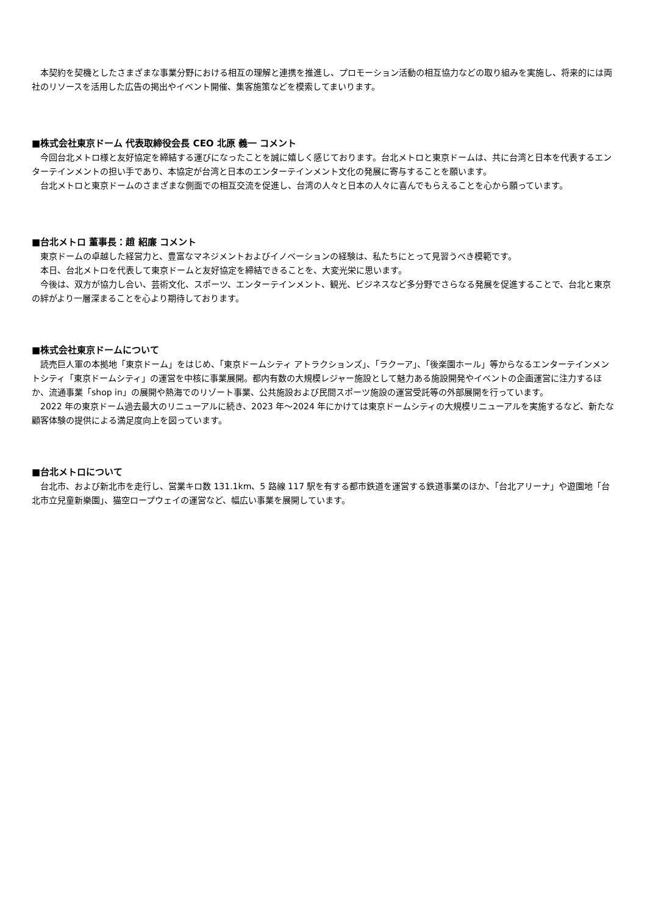本契約を契機としたさまざまな事業分野における相互の理解と連携を推進し、プロモーション活動の相互協力などの取り組みを実施し、将来的には両社のリソースを活用した広告の掲出やイベント開催、集客施策などを模索してまいります。
■株式会社東京ドーム 代表取締役会長 CEO 北原 義一 コメント
　今回台北メトロ様と友好協定を締結する運びになったことを誠に嬉しく感じております。台北メトロと東京ドームは、共に台湾と日本を代表するエンターテインメントの担い手であり、本協定が台湾と日本のエンターテインメント文化の発展に寄与することを願います。
　台北メトロと東京ドームのさまざまな側面での相互交流を促進し、台湾の人々と日本の人々に喜んでもらえることを心から願っています。
■台北メトロ 董事長：趙 紹廉 コメント
　東京ドームの卓越した経営力と、豊富なマネジメントおよびイノベーションの経験は、私たちにとって見習うべき模範です。
　本日、台北メトロを代表して東京ドームと友好協定を締結できることを、大変光栄に思います。
　今後は、双方が協力し合い、芸術文化、スポーツ、エンターテインメント、観光、ビジネスなど多分野でさらなる発展を促進することで、台北と東京の絆がより一層深まることを心より期待しております。
■株式会社東京ドームについて
　読売巨人軍の本拠地「東京ドーム」をはじめ、「東京ドームシティ アトラクションズ」、「ラクーア」、「後楽園ホール」等からなるエンターテインメントシティ「東京ドームシティ」の運営を中核に事業展開。都内有数の大規模レジャー施設として魅力ある施設開発やイベントの企画運営に注力するほか、流通事業「shop in」の展開や熱海でのリゾート事業、公共施設および民間スポーツ施設の運営受託等の外部展開を行っています。
　2022 年の東京ドーム過去最大のリニューアルに続き、2023 年～2024 年にかけては東京ドームシティの大規模リニューアルを実施するなど、新たな顧客体験の提供による満足度向上を図っています。
■台北メトロについて
　台北市、および新北市を走行し、営業キロ数 131.1km、5 路線 117 駅を有する都市鉄道を運営する鉄道事業のほか、「台北アリーナ」や遊園地「台北市立兒童新樂園」、猫空ロープウェイの運営など、幅広い事業を展開しています。